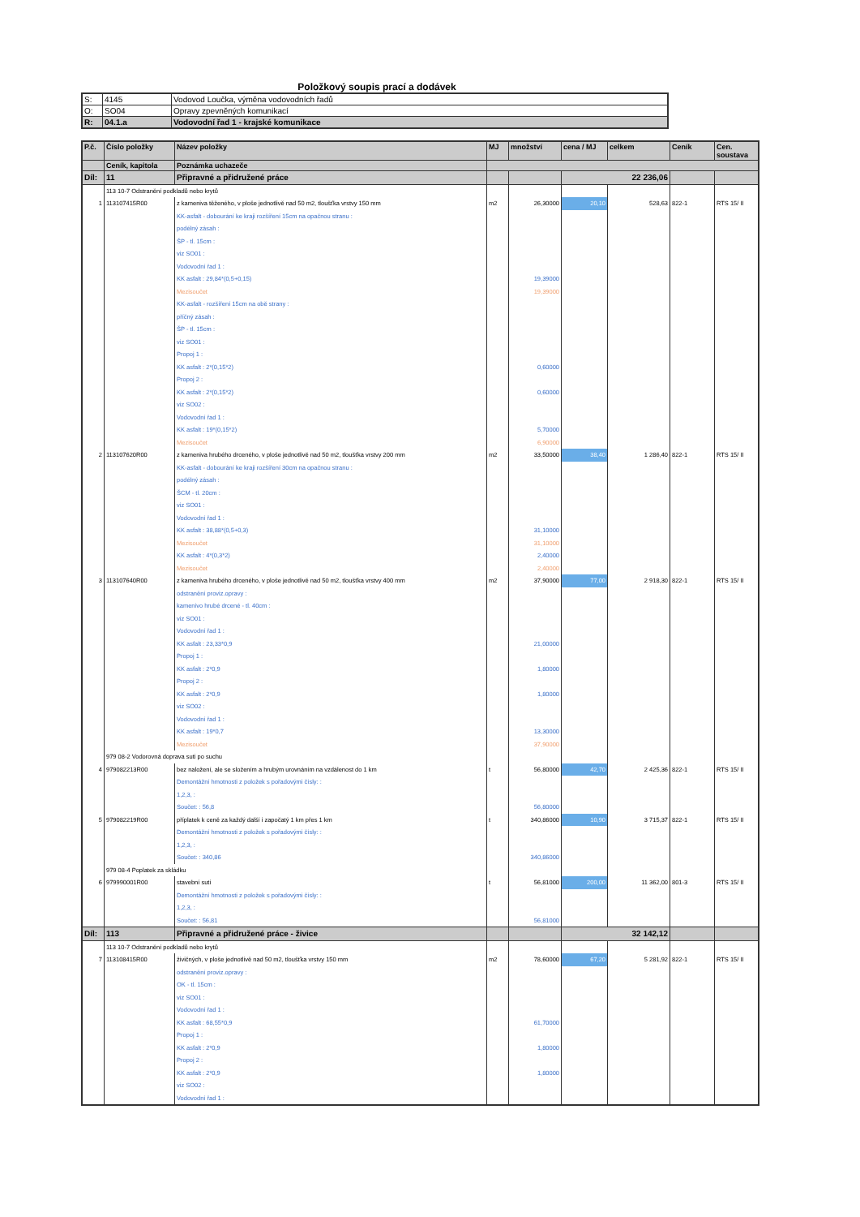Položkový soupis prací a dodávek
| S: | 4145 | Vodovod Loučka, výměna vodovodních řadů |
| O: | SO04 | Opravy zpevněných komunikací |
| R: | 04.1.a | Vodovodní řad 1 - krajské komunikace |
| P.č. | Číslo položky | Název položky | MJ | množství | cena / MJ | celkem | Ceník | Cen. soustava |
| --- | --- | --- | --- | --- | --- | --- | --- | --- |
| | Ceník, kapitola | Poznámka uchazeče | | | | | | |
| Díl: | 11 | Připravné a přidružené práce | | | 22 236,06 | | | |
| | 113 10-7 Odstranění podkladů nebo krytů | | | | | | | |
| 1 | 113107415R00 | z kameniva těženého, v ploše jednotlivě nad 50 m2, tloušťka vrstvy 150 mm | m2 | 26,30000 | 20,10 | 528,63 | 822-1 | RTS 15/ II |
| | | KK-asfalt - dobourání ke kraji rozšíření 15cm na opačnou stranu : | | | | | | |
| | | podélný zásah : | | | | | | |
| | | ŠP - tl. 15cm : | | | | | | |
| | | viz SO01 : | | | | | | |
| | | Vodovodní řad 1 : | | | | | | |
| | | KK asfalt : 29,84*(0,5+0,15) | | 19,39000 | | | | |
| | | Mezisoučet | | 19,39000 | | | | |
| | | KK-asfalt - rozšíření 15cm na obě strany : | | | | | | |
| | | příčný zásah : | | | | | | |
| | | ŠP - tl. 15cm : | | | | | | |
| | | viz SO01 : | | | | | | |
| | | Propoj 1 : | | | | | | |
| | | KK asfalt : 2*(0,15*2) | | 0,60000 | | | | |
| | | Propoj 2 : | | | | | | |
| | | KK asfalt : 2*(0,15*2) | | 0,60000 | | | | |
| | | viz SO02 : | | | | | | |
| | | Vodovodní řad 1 : | | | | | | |
| | | KK asfalt : 19*(0,15*2) | | 5,70000 | | | | |
| | | Mezisoučet | | 6,90000 | | | | |
| 2 | 113107620R00 | z kameniva hrubého drceného, v ploše jednotlivě nad 50 m2, tloušťka vrstvy 200 mm | m2 | 33,50000 | 38,40 | 1 286,40 | 822-1 | RTS 15/ II |
| | | KK-asfalt - dobourání ke kraji rozšíření 30cm na opačnou stranu : | | | | | | |
| | | podélný zásah : | | | | | | |
| | | ŠCM - tl. 20cm : | | | | | | |
| | | viz SO01 : | | | | | | |
| | | Vodovodní řad 1 : | | | | | | |
| | | KK asfalt : 38,88*(0,5+0,3) | | 31,10000 | | | | |
| | | Mezisoučet | | 31,10000 | | | | |
| | | KK asfalt : 4*(0,3*2) | | 2,40000 | | | | |
| | | Mezisoučet | | 2,40000 | | | | |
| 3 | 113107640R00 | z kameniva hrubého drceného, v ploše jednotlivě nad 50 m2, tloušťka vrstvy 400 mm | m2 | 37,90000 | 77,00 | 2 918,30 | 822-1 | RTS 15/ II |
| | | odstranění proviz.opravy : | | | | | | |
| | | kamenivo hrubé drcené - tl. 40cm : | | | | | | |
| | | viz SO01 : | | | | | | |
| | | Vodovodní řad 1 : | | | | | | |
| | | KK asfalt : 23,33*0,9 | | 21,00000 | | | | |
| | | Propoj 1 : | | | | | | |
| | | KK asfalt : 2*0,9 | | 1,80000 | | | | |
| | | Propoj 2 : | | | | | | |
| | | KK asfalt : 2*0,9 | | 1,80000 | | | | |
| | | viz SO02 : | | | | | | |
| | | Vodovodní řad 1 : | | | | | | |
| | | KK asfalt : 19*0,7 | | 13,30000 | | | | |
| | | Mezisoučet | | 37,90000 | | | | |
| | 979 08-2 Vodorovná doprava suti po suchu | | | | | | | |
| 4 | 979082213R00 | bez naložení, ale se složením a hrubým urovnáním na vzdálenost do 1 km | t | 56,80000 | 42,70 | 2 425,36 | 822-1 | RTS 15/ II |
| | | Demontážní hmotnosti z položek s pořadovými čísly: : | | | | | | |
| | | 1,2,3, : | | | | | | |
| | | Součet: : 56,8 | | 56,80000 | | | | |
| 5 | 979082219R00 | příplatek k ceně za každý další i započatý 1 km přes 1 km | t | 340,86000 | 10,90 | 3 715,37 | 822-1 | RTS 15/ II |
| | | Demontážní hmotnosti z položek s pořadovými čísly: : | | | | | | |
| | | 1,2,3, : | | | | | | |
| | | Součet: : 340,86 | | 340,86000 | | | | |
| | 979 08-4 Poplatek za skládku | | | | | | | |
| 6 | 979990001R00 | stavební suti | t | 56,81000 | 200,00 | 11 362,00 | 801-3 | RTS 15/ II |
| | | Demontážní hmotnosti z položek s pořadovými čísly: : | | | | | | |
| | | 1,2,3, : | | | | | | |
| | | Součet: : 56,81 | | 56,81000 | | | | |
| Díl: | 113 | Připravné a přidružené práce - živice | | | 32 142,12 | | | |
| | 113 10-7 Odstranění podkladů nebo krytů | | | | | | | |
| 7 | 113108415R00 | živičných, v ploše jednotlivě nad 50 m2, tloušťka vrstvy 150 mm | m2 | 78,60000 | 67,20 | 5 281,92 | 822-1 | RTS 15/ II |
| | | odstranění proviz.opravy : | | | | | | |
| | | OK - tl. 15cm : | | | | | | |
| | | viz SO01 : | | | | | | |
| | | Vodovodní řad 1 : | | | | | | |
| | | KK asfalt : 68,55*0,9 | | 61,70000 | | | | |
| | | Propoj 1 : | | | | | | |
| | | KK asfalt : 2*0,9 | | 1,80000 | | | | |
| | | Propoj 2 : | | | | | | |
| | | KK asfalt : 2*0,9 | | 1,80000 | | | | |
| | | viz SO02 : | | | | | | |
| | | Vodovodní řad 1 : | | | | | | |